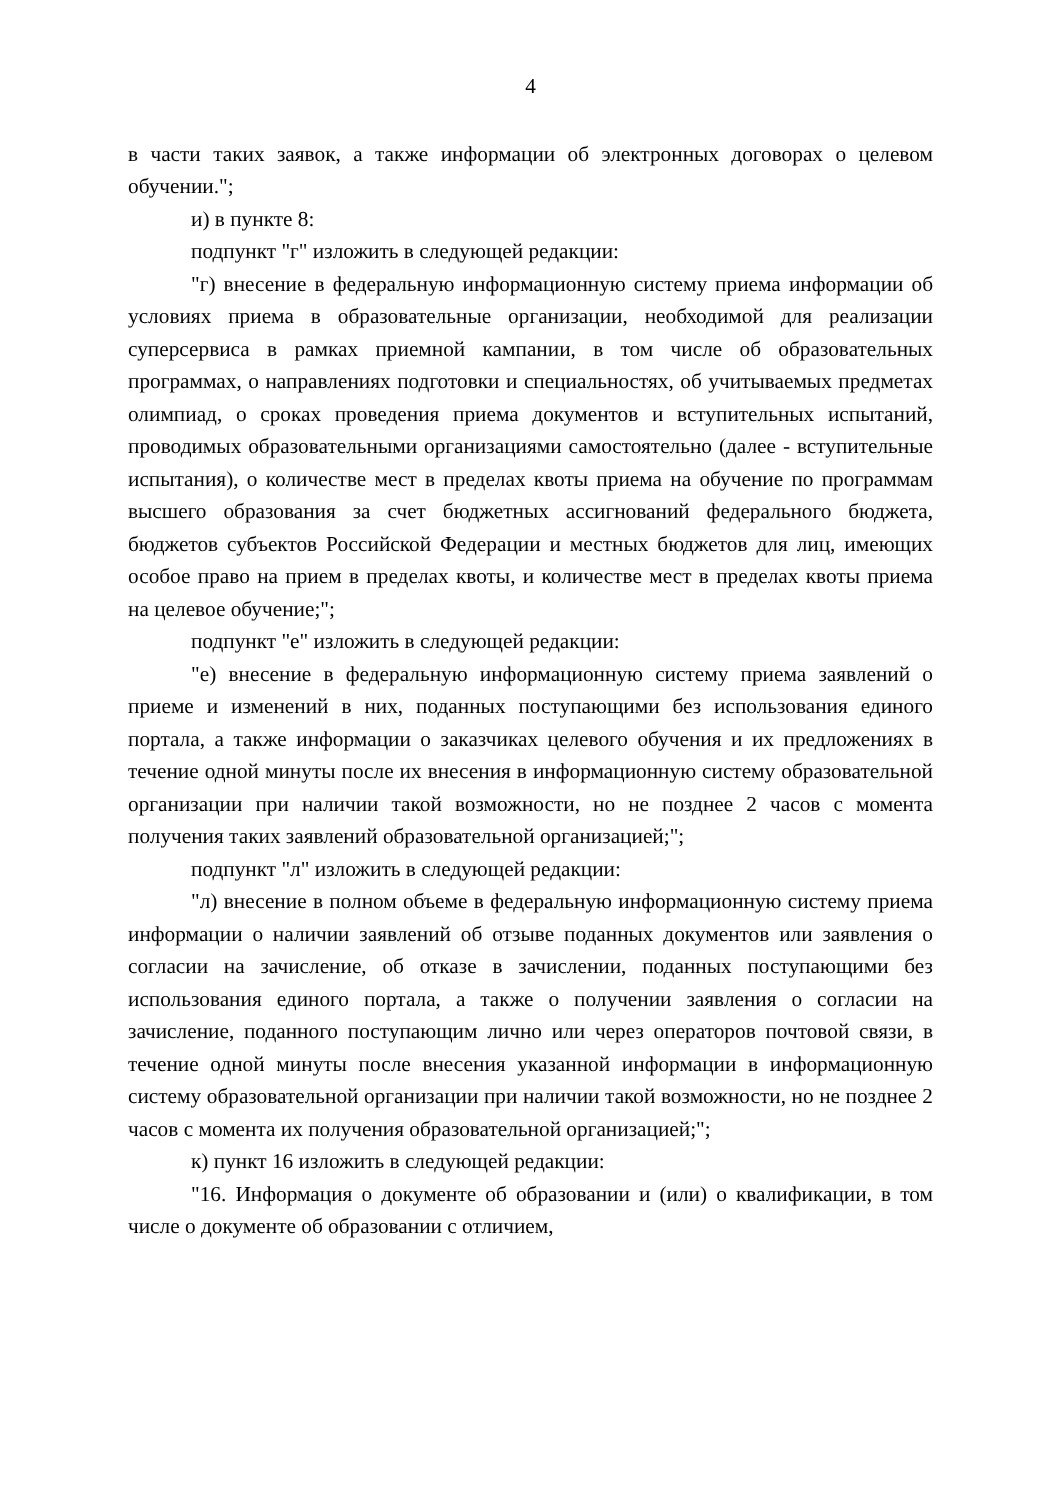4
в части таких заявок, а также информации об электронных договорах о целевом обучении.";
и) в пункте 8:
подпункт "г" изложить в следующей редакции:
"г) внесение в федеральную информационную систему приема информации об условиях приема в образовательные организации, необходимой для реализации суперсервиса в рамках приемной кампании, в том числе об образовательных программах, о направлениях подготовки и специальностях, об учитываемых предметах олимпиад, о сроках проведения приема документов и вступительных испытаний, проводимых образовательными организациями самостоятельно (далее - вступительные испытания), о количестве мест в пределах квоты приема на обучение по программам высшего образования за счет бюджетных ассигнований федерального бюджета, бюджетов субъектов Российской Федерации и местных бюджетов для лиц, имеющих особое право на прием в пределах квоты, и количестве мест в пределах квоты приема на целевое обучение;";
подпункт "е" изложить в следующей редакции:
"е) внесение в федеральную информационную систему приема заявлений о приеме и изменений в них, поданных поступающими без использования единого портала, а также информации о заказчиках целевого обучения и их предложениях в течение одной минуты после их внесения в информационную систему образовательной организации при наличии такой возможности, но не позднее 2 часов с момента получения таких заявлений образовательной организацией;";
подпункт "л" изложить в следующей редакции:
"л) внесение в полном объеме в федеральную информационную систему приема информации о наличии заявлений об отзыве поданных документов или заявления о согласии на зачисление, об отказе в зачислении, поданных поступающими без использования единого портала, а также о получении заявления о согласии на зачисление, поданного поступающим лично или через операторов почтовой связи, в течение одной минуты после внесения указанной информации в информационную систему образовательной организации при наличии такой возможности, но не позднее 2 часов с момента их получения образовательной организацией;";
к) пункт 16 изложить в следующей редакции:
"16. Информация о документе об образовании и (или) о квалификации, в том числе о документе об образовании с отличием,